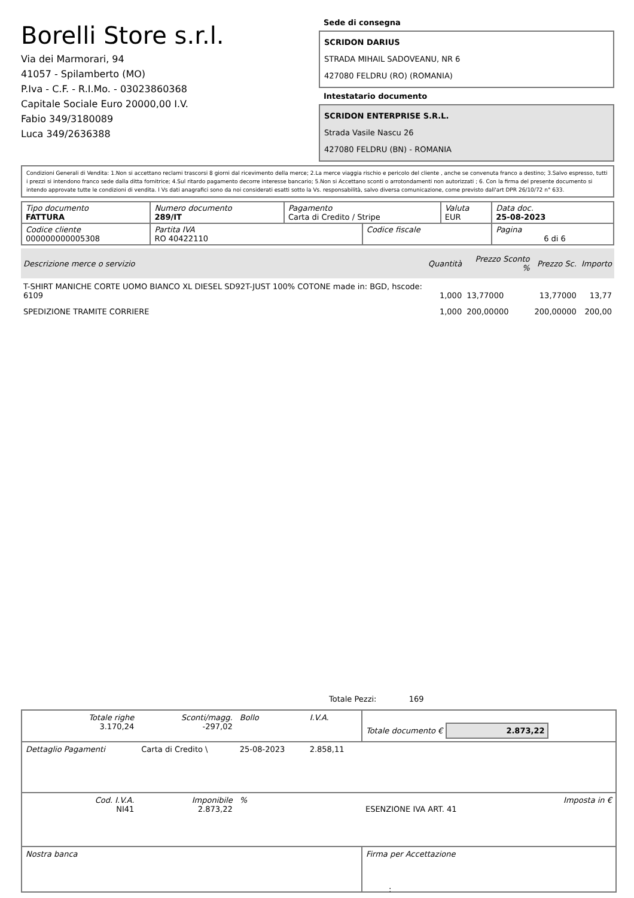Borelli Store s.r.l.
Via dei Marmorari, 94
41057 - Spilamberto (MO)
P.Iva - C.F. - R.I.Mo. - 03023860368
Capitale Sociale Euro 20000,00 I.V.
Fabio 349/3180089
Luca 349/2636388
Sede di consegna
SCRIDON DARIUS
STRADA MIHAIL SADOVEANU, NR 6
427080 FELDRU (RO) (ROMANIA)
Intestatario documento
SCRIDON ENTERPRISE S.R.L.
Strada Vasile Nascu 26
427080 FELDRU (BN) - ROMANIA
Condizioni Generali di Vendita: 1.Non si accettano reclami trascorsi 8 giorni dal ricevimento della merce; 2.La merce viaggia rischio e pericolo del cliente , anche se convenuta franco a destino; 3.Salvo espresso, tutti i prezzi si intendono franco sede dalla ditta fornitrice; 4.Sul ritardo pagamento decorre interesse bancario; 5.Non si Accettano sconti o arrotondamenti non autorizzati ; 6. Con la firma del presente documento si intendo approvate tutte le condizioni di vendita. I Vs dati anagrafici sono da noi considerati esatti sotto la Vs. responsabilità, salvo diversa comunicazione, come previsto dall'art DPR 26/10/72 n° 633.
| Tipo documento FATTURA | Numero documento 289/IT | Pagamento Carta di Credito / Stripe | | Valuta EUR | Data doc. 25-08-2023 |
| Codice cliente 000000000005308 | Partita IVA RO 40422110 | | Codice fiscale | | Pagina 6 di 6 |
| Descrizione merce o servizio | Quantità | Prezzo Sconto % | Prezzo Sc. | Importo |
| --- | --- | --- | --- | --- |
| T-SHIRT MANICHE CORTE UOMO BIANCO XL DIESEL SD92T-JUST 100% COTONE made in: BGD, hscode: 6109 | 1,000 | 13,77000 | 13,77000 | 13,77 |
| SPEDIZIONE TRAMITE CORRIERE | 1,000 | 200,00000 | 200,00000 | 200,00 |
Totale Pezzi: 169
| Totale righe 3.170,24 | Sconti/magg. -297,02 | Bollo | I.V.A. | Totale documento € 2.873,22 | |
| Dettaglio Pagamenti | Carta di Credito \ | 25-08-2023 | 2.858,11 | | |
| Cod. I.V.A. NI41 | Imponibile 2.873,22 | % | | ESENZIONE IVA ART. 41 | Imposta in € |
| Nostra banca | | | | Firma per Accettazione | |
: